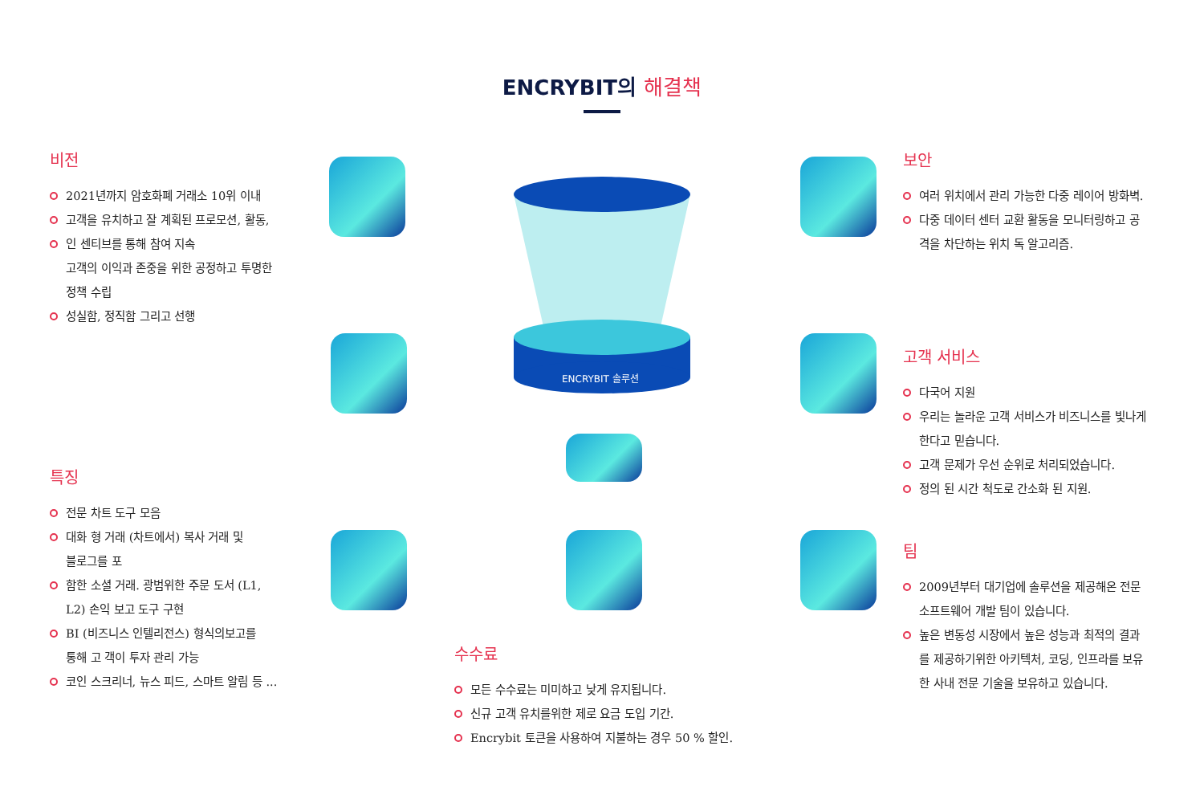ENCRYBIT의 해결책
ENCRYBIT 솔루션
비전
2021년까지 암호화폐 거래소 10위 이내
고객을 유치하고 잘 계획된 프로모션, 활동,
인 센티브를 통해 참여 지속
고객의 이익과 존중을 위한 공정하고 투명한
정책 수립
성실함, 정직함 그리고 선행
특징
전문 차트 도구 모음
대화 형 거래 (차트에서) 복사 거래 및
블로그를 포
함한 소셜 거래. 광범위한 주문 도서 (L1,
L2) 손익 보고 도구 구현
BI (비즈니스 인텔리전스) 형식의보고를
통해 고 객이 투자 관리 가능
코인 스크리너, 뉴스 피드, 스마트 알림 등 ...
수수료
모든 수수료는 미미하고 낮게 유지됩니다.
신규 고객 유치를위한 제로 요금 도입 기간.
Encrybit 토큰을 사용하여 지불하는 경우 50 % 할인.
보안
여러 위치에서 관리 가능한 다중 레이어 방화벽.
다중 데이터 센터 교환 활동을 모니터링하고 공
격을 차단하는 위치 독 알고리즘.
고객 서비스
다국어 지원
우리는 놀라운 고객 서비스가 비즈니스를 빛나게
한다고 믿습니다.
고객 문제가 우선 순위로 처리되었습니다.
정의 된 시간 척도로 간소화 된 지원.
팀
2009년부터 대기업에 솔루션을 제공해온 전문
소프트웨어 개발 팀이 있습니다.
높은 변동성 시장에서 높은 성능과 최적의 결과
를 제공하기위한 아키텍처, 코딩, 인프라를 보유
한 사내 전문 기술을 보유하고 있습니다.